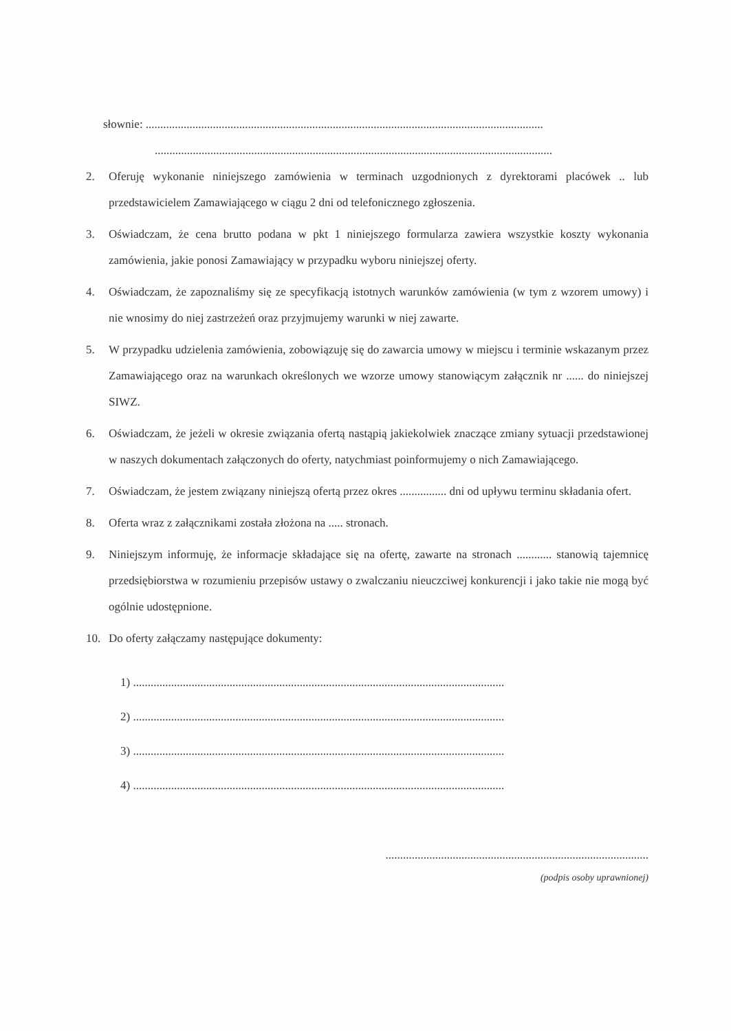słownie: ........................................................................................................................................
........................................................................................................................................
2. Oferuję wykonanie niniejszego zamówienia w terminach uzgodnionych z dyrektorami placówek .. lub przedstawicielem Zamawiającego w ciągu 2 dni od telefonicznego zgłoszenia.
3. Oświadczam, że cena brutto podana w pkt 1 niniejszego formularza zawiera wszystkie koszty wykonania zamówienia, jakie ponosi Zamawiający w przypadku wyboru niniejszej oferty.
4. Oświadczam, że zapoznaliśmy się ze specyfikacją istotnych warunków zamówienia (w tym z wzorem umowy) i nie wnosimy do niej zastrzeżeń oraz przyjmujemy warunki w niej zawarte.
5. W przypadku udzielenia zamówienia, zobowiązuję się do zawarcia umowy w miejscu i terminie wskazanym przez Zamawiającego oraz na warunkach określonych we wzorze umowy stanowiącym załącznik nr ...... do niniejszej SIWZ.
6. Oświadczam, że jeżeli w okresie związania ofertą nastąpią jakiekolwiek znaczące zmiany sytuacji przedstawionej w naszych dokumentach załączonych do oferty, natychmiast poinformujemy o nich Zamawiającego.
7. Oświadczam, że jestem związany niniejszą ofertą przez okres ................ dni od upływu terminu składania ofert.
8. Oferta wraz z załącznikami została złożona na ..... stronach.
9. Niniejszym informuję, że informacje składające się na ofertę, zawarte na stronach ............ stanowią tajemnicę przedsiębiorstwa w rozumieniu przepisów ustawy o zwalczaniu nieuczciwej konkurencji i jako takie nie mogą być ogólnie udostępnione.
10. Do oferty załączamy następujące dokumenty:
1) ...............................................................................................................................
2) ...............................................................................................................................
3) ...............................................................................................................................
4) ...............................................................................................................................
..........................................................................................
(podpis osoby uprawnionej)